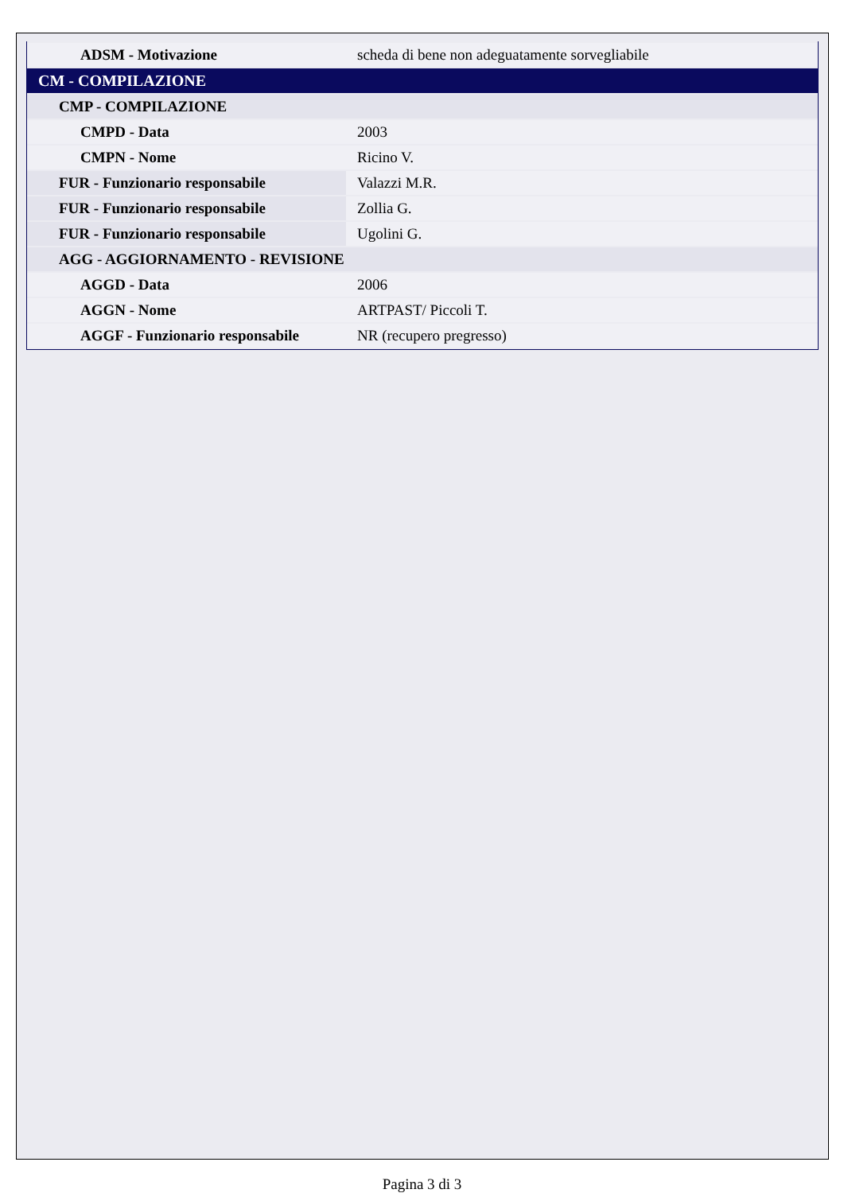| ADSM - Motivazione | scheda di bene non adeguatamente sorvegliabile |
| CM - COMPILAZIONE | |
| CMP - COMPILAZIONE | |
| CMPD - Data | 2003 |
| CMPN - Nome | Ricino V. |
| FUR - Funzionario responsabile | Valazzi M.R. |
| FUR - Funzionario responsabile | Zollia G. |
| FUR - Funzionario responsabile | Ugolini G. |
| AGG - AGGIORNAMENTO - REVISIONE | |
| AGGD - Data | 2006 |
| AGGN - Nome | ARTPAST/ Piccoli T. |
| AGGF - Funzionario responsabile | NR (recupero pregresso) |
Pagina 3 di 3